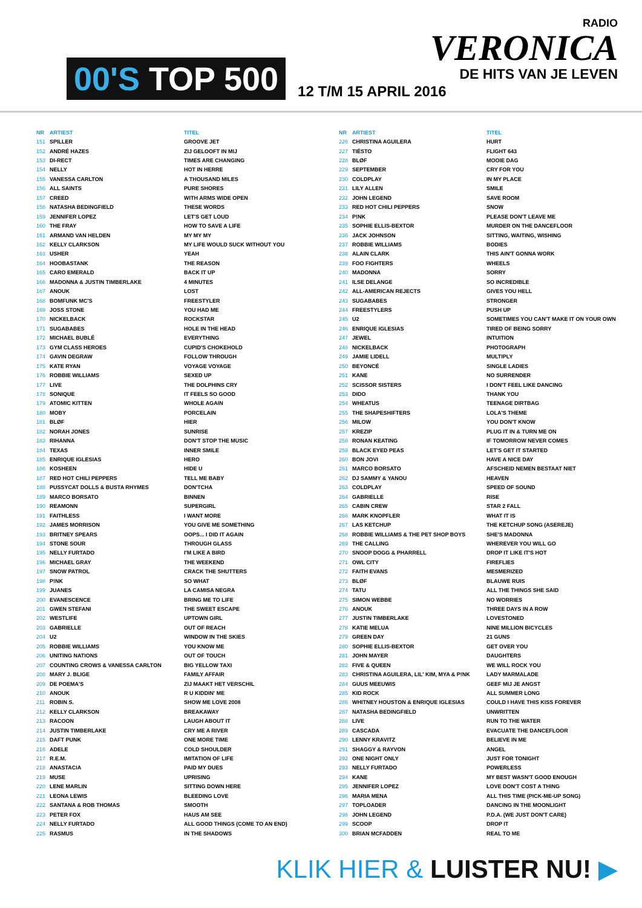00'S TOP 500
12 T/M 15 APRIL 2016
RADIO
VERONICA
DE HITS VAN JE LEVEN
| NR | ARTIEST | TITEL |
| --- | --- | --- |
| 151 | SPILLER | GROOVE JET |
| 152 | ANDRÉ HAZES | ZIJ GELOOFT IN MIJ |
| 153 | DI-RECT | TIMES ARE CHANGING |
| 154 | NELLY | HOT IN HERRE |
| 155 | VANESSA CARLTON | A THOUSAND MILES |
| 156 | ALL SAINTS | PURE SHORES |
| 157 | CREED | WITH ARMS WIDE OPEN |
| 158 | NATASHA BEDINGFIELD | THESE WORDS |
| 159 | JENNIFER LOPEZ | LET'S GET LOUD |
| 160 | THE FRAY | HOW TO SAVE A LIFE |
| 161 | ARMAND VAN HELDEN | MY MY MY |
| 162 | KELLY CLARKSON | MY LIFE WOULD SUCK WITHOUT YOU |
| 163 | USHER | YEAH |
| 164 | HOOBASTANK | THE REASON |
| 165 | CARO EMERALD | BACK IT UP |
| 166 | MADONNA & JUSTIN TIMBERLAKE | 4 MINUTES |
| 167 | ANOUK | LOST |
| 168 | BOMFUNK MC'S | FREESTYLER |
| 169 | JOSS STONE | YOU HAD ME |
| 170 | NICKELBACK | ROCKSTAR |
| 171 | SUGABABES | HOLE IN THE HEAD |
| 172 | MICHAEL BUBLÉ | EVERYTHING |
| 173 | GYM CLASS HEROES | CUPID'S CHOKEHOLD |
| 174 | GAVIN DEGRAW | FOLLOW THROUGH |
| 175 | KATE RYAN | VOYAGE VOYAGE |
| 176 | ROBBIE WILLIAMS | SEXED UP |
| 177 | LIVE | THE DOLPHINS CRY |
| 178 | SONIQUE | IT FEELS SO GOOD |
| 179 | ATOMIC KITTEN | WHOLE AGAIN |
| 180 | MOBY | PORCELAIN |
| 181 | BLØF | HIER |
| 182 | NORAH JONES | SUNRISE |
| 183 | RIHANNA | DON'T STOP THE MUSIC |
| 184 | TEXAS | INNER SMILE |
| 185 | ENRIQUE IGLESIAS | HERO |
| 186 | KOSHEEN | HIDE U |
| 187 | RED HOT CHILI PEPPERS | TELL ME BABY |
| 188 | PUSSYCAT DOLLS & BUSTA RHYMES | DON'TCHA |
| 189 | MARCO BORSATO | BINNEN |
| 190 | REAMONN | SUPERGIRL |
| 191 | FAITHLESS | I WANT MORE |
| 192 | JAMES MORRISON | YOU GIVE ME SOMETHING |
| 193 | BRITNEY SPEARS | OOPS... I DID IT AGAIN |
| 194 | STONE SOUR | THROUGH GLASS |
| 195 | NELLY FURTADO | I'M LIKE A BIRD |
| 196 | MICHAEL GRAY | THE WEEKEND |
| 197 | SNOW PATROL | CRACK THE SHUTTERS |
| 198 | P!NK | SO WHAT |
| 199 | JUANES | LA CAMISA NEGRA |
| 200 | EVANESCENCE | BRING ME TO LIFE |
| 201 | GWEN STEFANI | THE SWEET ESCAPE |
| 202 | WESTLIFE | UPTOWN GIRL |
| 203 | GABRIELLE | OUT OF REACH |
| 204 | U2 | WINDOW IN THE SKIES |
| 205 | ROBBIE WILLIAMS | YOU KNOW ME |
| 206 | UNITING NATIONS | OUT OF TOUCH |
| 207 | COUNTING CROWS & VANESSA CARLTON | BIG YELLOW TAXI |
| 208 | MARY J. BLIGE | FAMILY AFFAIR |
| 209 | DE POEMA'S | ZIJ MAAKT HET VERSCHIL |
| 210 | ANOUK | R U KIDDIN' ME |
| 211 | ROBIN S. | SHOW ME LOVE 2008 |
| 212 | KELLY CLARKSON | BREAKAWAY |
| 213 | RACOON | LAUGH ABOUT IT |
| 214 | JUSTIN TIMBERLAKE | CRY ME A RIVER |
| 215 | DAFT PUNK | ONE MORE TIME |
| 216 | ADELE | COLD SHOULDER |
| 217 | R.E.M. | IMITATION OF LIFE |
| 218 | ANASTACIA | PAID MY DUES |
| 219 | MUSE | UPRISING |
| 220 | LENE MARLIN | SITTING DOWN HERE |
| 221 | LEONA LEWIS | BLEEDING LOVE |
| 222 | SANTANA & ROB THOMAS | SMOOTH |
| 223 | PETER FOX | HAUS AM SEE |
| 224 | NELLY FURTADO | ALL GOOD THINGS (COME TO AN END) |
| 225 | RASMUS | IN THE SHADOWS |
| NR | ARTIEST | TITEL |
| --- | --- | --- |
| 226 | CHRISTINA AGUILERA | HURT |
| 227 | TIËSTO | FLIGHT 643 |
| 228 | BLØF | MOOIE DAG |
| 229 | SEPTEMBER | CRY FOR YOU |
| 230 | COLDPLAY | IN MY PLACE |
| 231 | LILY ALLEN | SMILE |
| 232 | JOHN LEGEND | SAVE ROOM |
| 233 | RED HOT CHILI PEPPERS | SNOW |
| 234 | P!NK | PLEASE DON'T LEAVE ME |
| 235 | SOPHIE ELLIS-BEXTOR | MURDER ON THE DANCEFLOOR |
| 236 | JACK JOHNSON | SITTING, WAITING, WISHING |
| 237 | ROBBIE WILLIAMS | BODIES |
| 238 | ALAIN CLARK | THIS AIN'T GONNA WORK |
| 239 | FOO FIGHTERS | WHEELS |
| 240 | MADONNA | SORRY |
| 241 | ILSE DELANGE | SO INCREDIBLE |
| 242 | ALL-AMERICAN REJECTS | GIVES YOU HELL |
| 243 | SUGABABES | STRONGER |
| 244 | FREESTYLERS | PUSH UP |
| 245 | U2 | SOMETIMES YOU CAN'T MAKE IT ON YOUR OWN |
| 246 | ENRIQUE IGLESIAS | TIRED OF BEING SORRY |
| 247 | JEWEL | INTUITION |
| 248 | NICKELBACK | PHOTOGRAPH |
| 249 | JAMIE LIDELL | MULTIPLY |
| 250 | BEYONCÉ | SINGLE LADIES |
| 251 | KANE | NO SURRENDER |
| 252 | SCISSOR SISTERS | I DON'T FEEL LIKE DANCING |
| 253 | DIDO | THANK YOU |
| 254 | WHEATUS | TEENAGE DIRTBAG |
| 255 | THE SHAPESHIFTERS | LOLA'S THEME |
| 256 | MILOW | YOU DON'T KNOW |
| 257 | KREZIP | PLUG IT IN & TURN ME ON |
| 258 | RONAN KEATING | IF TOMORROW NEVER COMES |
| 259 | BLACK EYED PEAS | LET'S GET IT STARTED |
| 260 | BON JOVI | HAVE A NICE DAY |
| 261 | MARCO BORSATO | AFSCHEID NEMEN BESTAAT NIET |
| 262 | DJ SAMMY & YANOU | HEAVEN |
| 263 | COLDPLAY | SPEED OF SOUND |
| 264 | GABRIELLE | RISE |
| 265 | CABIN CREW | STAR 2 FALL |
| 266 | MARK KNOPFLER | WHAT IT IS |
| 267 | LAS KETCHUP | THE KETCHUP SONG (ASEREJE) |
| 268 | ROBBIE WILLIAMS & THE PET SHOP BOYS | SHE'S MADONNA |
| 269 | THE CALLING | WHEREVER YOU WILL GO |
| 270 | SNOOP DOGG & PHARRELL | DROP IT LIKE IT'S HOT |
| 271 | OWL CITY | FIREFLIES |
| 272 | FAITH EVANS | MESMERIZED |
| 273 | BLØF | BLAUWE RUIS |
| 274 | TATU | ALL THE THINGS SHE SAID |
| 275 | SIMON WEBBE | NO WORRIES |
| 276 | ANOUK | THREE DAYS IN A ROW |
| 277 | JUSTIN TIMBERLAKE | LOVESTONED |
| 278 | KATIE MELUA | NINE MILLION BICYCLES |
| 279 | GREEN DAY | 21 GUNS |
| 280 | SOPHIE ELLIS-BEXTOR | GET OVER YOU |
| 281 | JOHN MAYER | DAUGHTERS |
| 282 | FIVE & QUEEN | WE WILL ROCK YOU |
| 283 | CHRISTINA AGUILERA, LIL' KIM, MYA & P!NK | LADY MARMALADE |
| 284 | GUUS MEEUWIS | GEEF MIJ JE ANGST |
| 285 | KID ROCK | ALL SUMMER LONG |
| 286 | WHITNEY HOUSTON & ENRIQUE IGLESIAS | COULD I HAVE THIS KISS FOREVER |
| 287 | NATASHA BEDINGFIELD | UNWRITTEN |
| 288 | LIVE | RUN TO THE WATER |
| 289 | CASCADA | EVACUATE THE DANCEFLOOR |
| 290 | LENNY KRAVITZ | BELIEVE IN ME |
| 291 | SHAGGY & RAYVON | ANGEL |
| 292 | ONE NIGHT ONLY | JUST FOR TONIGHT |
| 293 | NELLY FURTADO | POWERLESS |
| 294 | KANE | MY BEST WASN'T GOOD ENOUGH |
| 295 | JENNIFER LOPEZ | LOVE DON'T COST A THING |
| 296 | MARIA MENA | ALL THIS TIME (PICK-ME-UP SONG) |
| 297 | TOPLOADER | DANCING IN THE MOONLIGHT |
| 298 | JOHN LEGEND | P.D.A. (WE JUST DON'T CARE) |
| 299 | SCOOP | DROP IT |
| 300 | BRIAN MCFADDEN | REAL TO ME |
KLIK HIER & LUISTER NU! ▶